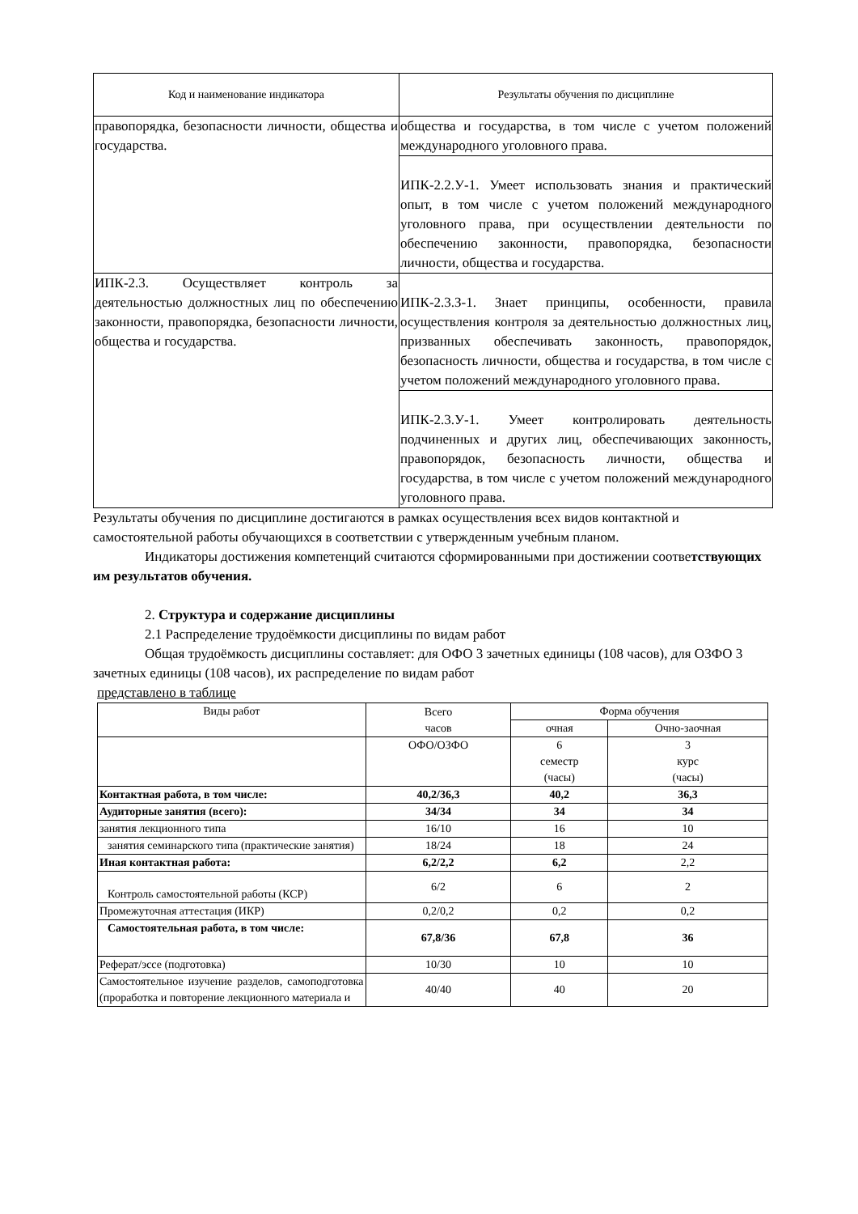| Код и наименование индикатора | Результаты обучения по дисциплине |
| --- | --- |
| правопорядка, безопасности личности, общества и государства. | общества и государства, в том числе с учетом положений международного уголовного права. |
| | ИПК-2.2.У-1. Умеет использовать знания и практический опыт, в том числе с учетом положений международного уголовного права, при осуществлении деятельности по обеспечению законности, правопорядка, безопасности личности, общества и государства. |
| ИПК-2.3. Осуществляет контроль за деятельностью должностных лиц по обеспечению законности, правопорядка, безопасности личности, общества и государства. | ИПК-2.3.З-1. Знает принципы, особенности, правила осуществления контроля за деятельностью должностных лиц, призванных обеспечивать законность, правопорядок, безопасность личности, общества и государства, в том числе с учетом положений международного уголовного права. |
| | ИПК-2.3.У-1. Умеет контролировать деятельность подчиненных и других лиц, обеспечивающих законность, правопорядок, безопасность личности, общества и государства, в том числе с учетом положений международного уголовного права. |
Результаты обучения по дисциплине достигаются в рамках осуществления всех видов контактной и самостоятельной работы обучающихся в соответствии с утвержденным учебным планом.
Индикаторы достижения компетенций считаются сформированными при достижении соответствующих им результатов обучения.
2. Структура и содержание дисциплины
2.1 Распределение трудоёмкости дисциплины по видам работ
Общая трудоёмкость дисциплины составляет: для ОФО 3 зачетных единицы (108 часов), для ОЗФО 3 зачетных единицы (108 часов), их распределение по видам работ
представлено в таблице
| Виды работ | Всего часов | Форма обучения | |
| --- | --- | --- | --- |
| | | очная | Очно-заочная |
| | ОФО/ОЗФО | 6 семестр (часы) | 3 курс (часы) |
| Контактная работа, в том числе: | 40,2/36,3 | 40,2 | 36,3 |
| Аудиторные занятия (всего): | 34/34 | 34 | 34 |
| занятия лекционного типа | 16/10 | 16 | 10 |
| занятия семинарского типа (практические занятия) | 18/24 | 18 | 24 |
| Иная контактная работа: | 6,2/2,2 | 6,2 | 2,2 |
| Контроль самостоятельной работы (КСР) | 6/2 | 6 | 2 |
| Промежуточная аттестация (ИКР) | 0,2/0,2 | 0,2 | 0,2 |
| Самостоятельная работа, в том числе: | 67,8/36 | 67,8 | 36 |
| Реферат/эссе (подготовка) | 10/30 | 10 | 10 |
| Самостоятельное изучение разделов, самоподготовка (проработка и повторение лекционного материала и | 40/40 | 40 | 20 |